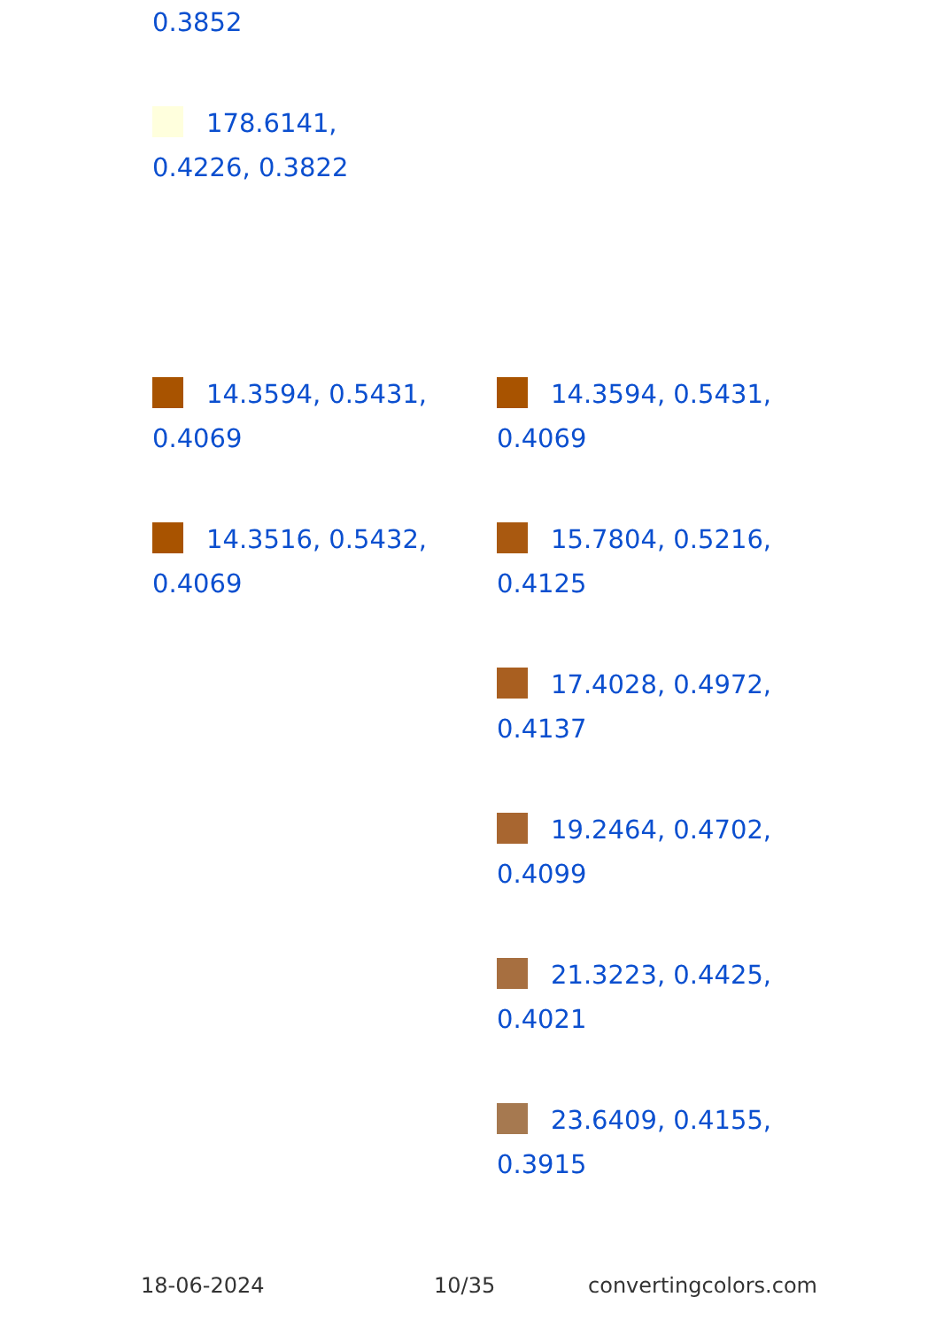0.3852
178.6141, 0.4226, 0.3822
14.3594, 0.5431, 0.4069
14.3516, 0.5432, 0.4069
14.3594, 0.5431, 0.4069
15.7804, 0.5216, 0.4125
17.4028, 0.4972, 0.4137
19.2464, 0.4702, 0.4099
21.3223, 0.4425, 0.4021
23.6409, 0.4155, 0.3915
18-06-2024 10/35 convertingcolors.com